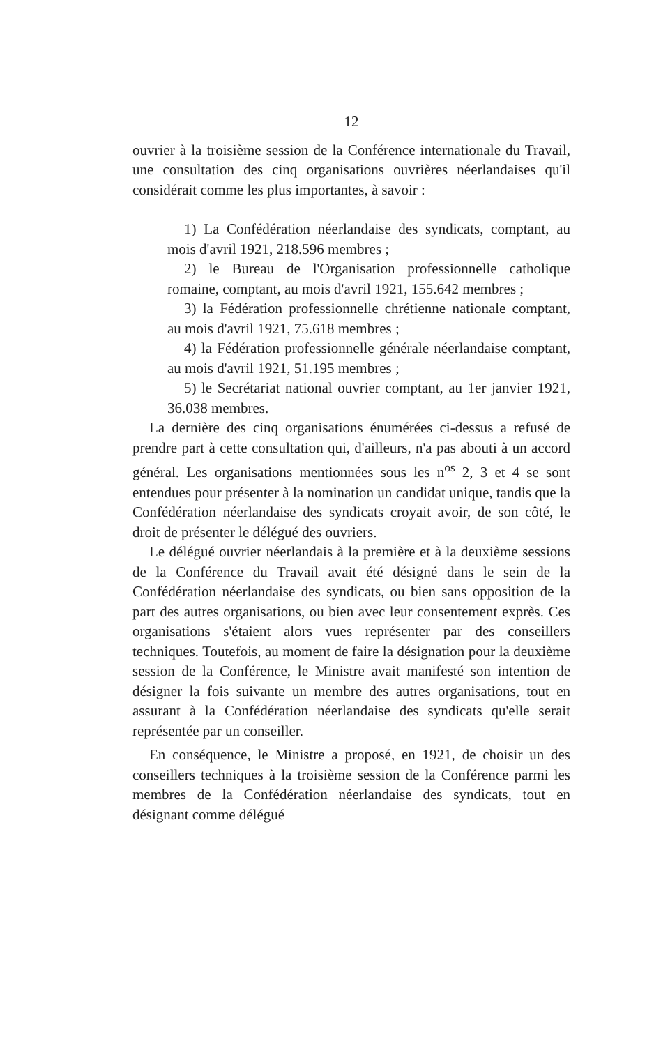12
ouvrier à la troisième session de la Conférence internationale du Travail, une consultation des cinq organisations ouvrières néerlandaises qu'il considérait comme les plus importantes, à savoir :
1) La Confédération néerlandaise des syndicats, comptant, au mois d'avril 1921, 218.596 membres ;
2) le Bureau de l'Organisation professionnelle catholique romaine, comptant, au mois d'avril 1921, 155.642 membres ;
3) la Fédération professionnelle chrétienne nationale comptant, au mois d'avril 1921, 75.618 membres ;
4) la Fédération professionnelle générale néerlandaise comptant, au mois d'avril 1921, 51.195 membres ;
5) le Secrétariat national ouvrier comptant, au 1er janvier 1921, 36.038 membres.
La dernière des cinq organisations énumérées ci-dessus a refusé de prendre part à cette consultation qui, d'ailleurs, n'a pas abouti à un accord général. Les organisations mentionnées sous les n<sup>os</sup> 2, 3 et 4 se sont entendues pour présenter à la nomination un candidat unique, tandis que la Confédération néerlandaise des syndicats croyait avoir, de son côté, le droit de présenter le délégué des ouvriers.
Le délégué ouvrier néerlandais à la première et à la deuxième sessions de la Conférence du Travail avait été désigné dans le sein de la Confédération néerlandaise des syndicats, ou bien sans opposition de la part des autres organisations, ou bien avec leur consentement exprès. Ces organisations s'étaient alors vues représenter par des conseillers techniques. Toutefois, au moment de faire la désignation pour la deuxième session de la Conférence, le Ministre avait manifesté son intention de désigner la fois suivante un membre des autres organisations, tout en assurant à la Confédération néerlandaise des syndicats qu'elle serait représentée par un conseiller.
En conséquence, le Ministre a proposé, en 1921, de choisir un des conseillers techniques à la troisième session de la Conférence parmi les membres de la Confédération néerlandaise des syndicats, tout en désignant comme délégué